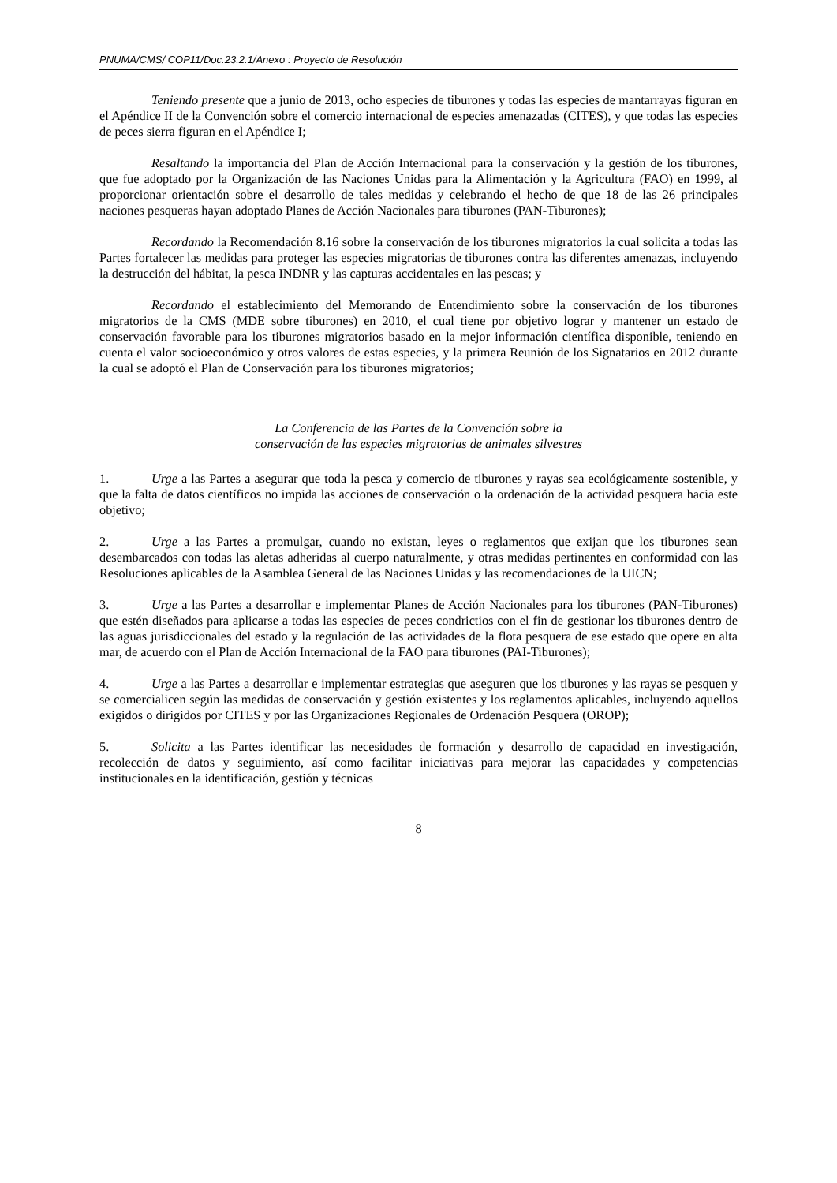PNUMA/CMS/ COP11/Doc.23.2.1/Anexo : Proyecto de Resolución
Teniendo presente que a junio de 2013, ocho especies de tiburones y todas las especies de mantarrayas figuran en el Apéndice II de la Convención sobre el comercio internacional de especies amenazadas (CITES), y que todas las especies de peces sierra figuran en el Apéndice I;
Resaltando la importancia del Plan de Acción Internacional para la conservación y la gestión de los tiburones, que fue adoptado por la Organización de las Naciones Unidas para la Alimentación y la Agricultura (FAO) en 1999, al proporcionar orientación sobre el desarrollo de tales medidas y celebrando el hecho de que 18 de las 26 principales naciones pesqueras hayan adoptado Planes de Acción Nacionales para tiburones (PAN-Tiburones);
Recordando la Recomendación 8.16 sobre la conservación de los tiburones migratorios la cual solicita a todas las Partes fortalecer las medidas para proteger las especies migratorias de tiburones contra las diferentes amenazas, incluyendo la destrucción del hábitat, la pesca INDNR y las capturas accidentales en las pescas; y
Recordando el establecimiento del Memorando de Entendimiento sobre la conservación de los tiburones migratorios de la CMS (MDE sobre tiburones) en 2010, el cual tiene por objetivo lograr y mantener un estado de conservación favorable para los tiburones migratorios basado en la mejor información científica disponible, teniendo en cuenta el valor socioeconómico y otros valores de estas especies, y la primera Reunión de los Signatarios en 2012 durante la cual se adoptó el Plan de Conservación para los tiburones migratorios;
La Conferencia de las Partes de la Convención sobre la
conservación de las especies migratorias de animales silvestres
1. Urge a las Partes a asegurar que toda la pesca y comercio de tiburones y rayas sea ecológicamente sostenible, y que la falta de datos científicos no impida las acciones de conservación o la ordenación de la actividad pesquera hacia este objetivo;
2. Urge a las Partes a promulgar, cuando no existan, leyes o reglamentos que exijan que los tiburones sean desembarcados con todas las aletas adheridas al cuerpo naturalmente, y otras medidas pertinentes en conformidad con las Resoluciones aplicables de la Asamblea General de las Naciones Unidas y las recomendaciones de la UICN;
3. Urge a las Partes a desarrollar e implementar Planes de Acción Nacionales para los tiburones (PAN-Tiburones) que estén diseñados para aplicarse a todas las especies de peces condrictios con el fin de gestionar los tiburones dentro de las aguas jurisdiccionales del estado y la regulación de las actividades de la flota pesquera de ese estado que opere en alta mar, de acuerdo con el Plan de Acción Internacional de la FAO para tiburones (PAI-Tiburones);
4. Urge a las Partes a desarrollar e implementar estrategias que aseguren que los tiburones y las rayas se pesquen y se comercialicen según las medidas de conservación y gestión existentes y los reglamentos aplicables, incluyendo aquellos exigidos o dirigidos por CITES y por las Organizaciones Regionales de Ordenación Pesquera (OROP);
5. Solicita a las Partes identificar las necesidades de formación y desarrollo de capacidad en investigación, recolección de datos y seguimiento, así como facilitar iniciativas para mejorar las capacidades y competencias institucionales en la identificación, gestión y técnicas
8